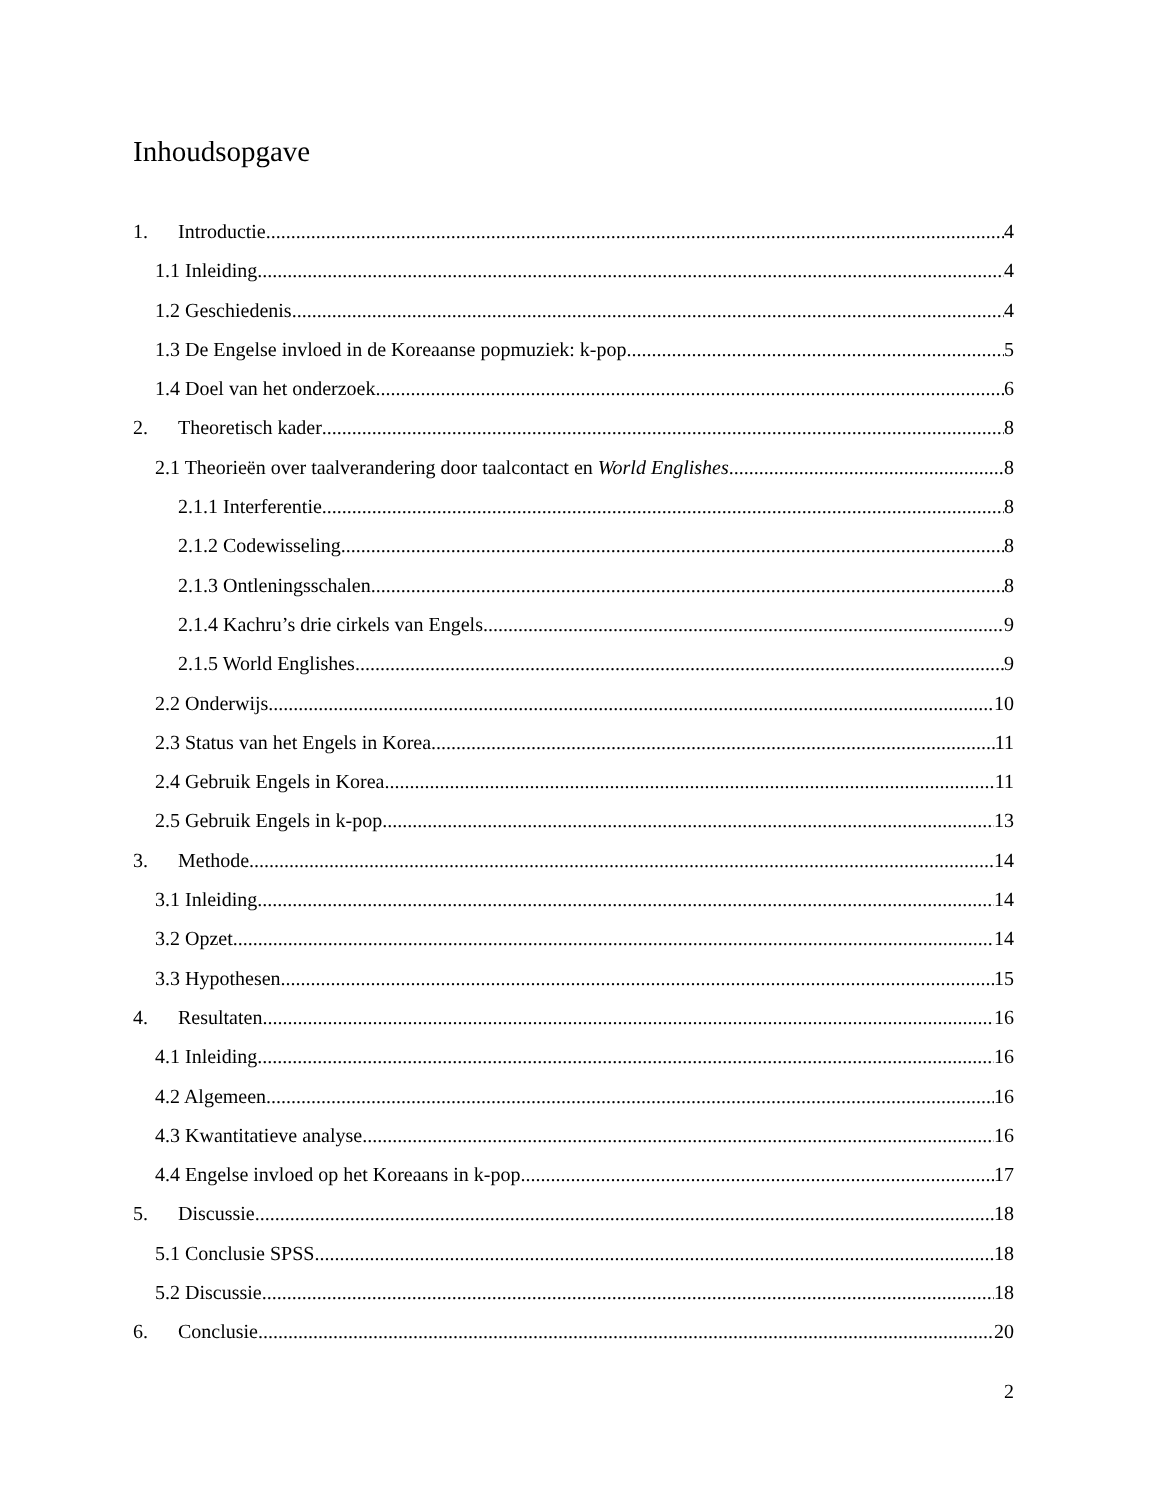Inhoudsopgave
1. Introductie 4
1.1 Inleiding 4
1.2 Geschiedenis 4
1.3 De Engelse invloed in de Koreaanse popmuziek: k-pop 5
1.4 Doel van het onderzoek 6
2. Theoretisch kader 8
2.1 Theorieën over taalverandering door taalcontact en World Englishes 8
2.1.1 Interferentie 8
2.1.2 Codewisseling 8
2.1.3 Ontleningsschalen 8
2.1.4 Kachru’s drie cirkels van Engels 9
2.1.5 World Englishes 9
2.2 Onderwijs 10
2.3 Status van het Engels in Korea 11
2.4 Gebruik Engels in Korea 11
2.5 Gebruik Engels in k-pop 13
3. Methode 14
3.1 Inleiding 14
3.2 Opzet 14
3.3 Hypothesen 15
4. Resultaten 16
4.1 Inleiding 16
4.2 Algemeen 16
4.3 Kwantitatieve analyse 16
4.4 Engelse invloed op het Koreaans in k-pop 17
5. Discussie 18
5.1 Conclusie SPSS 18
5.2 Discussie 18
6. Conclusie 20
2